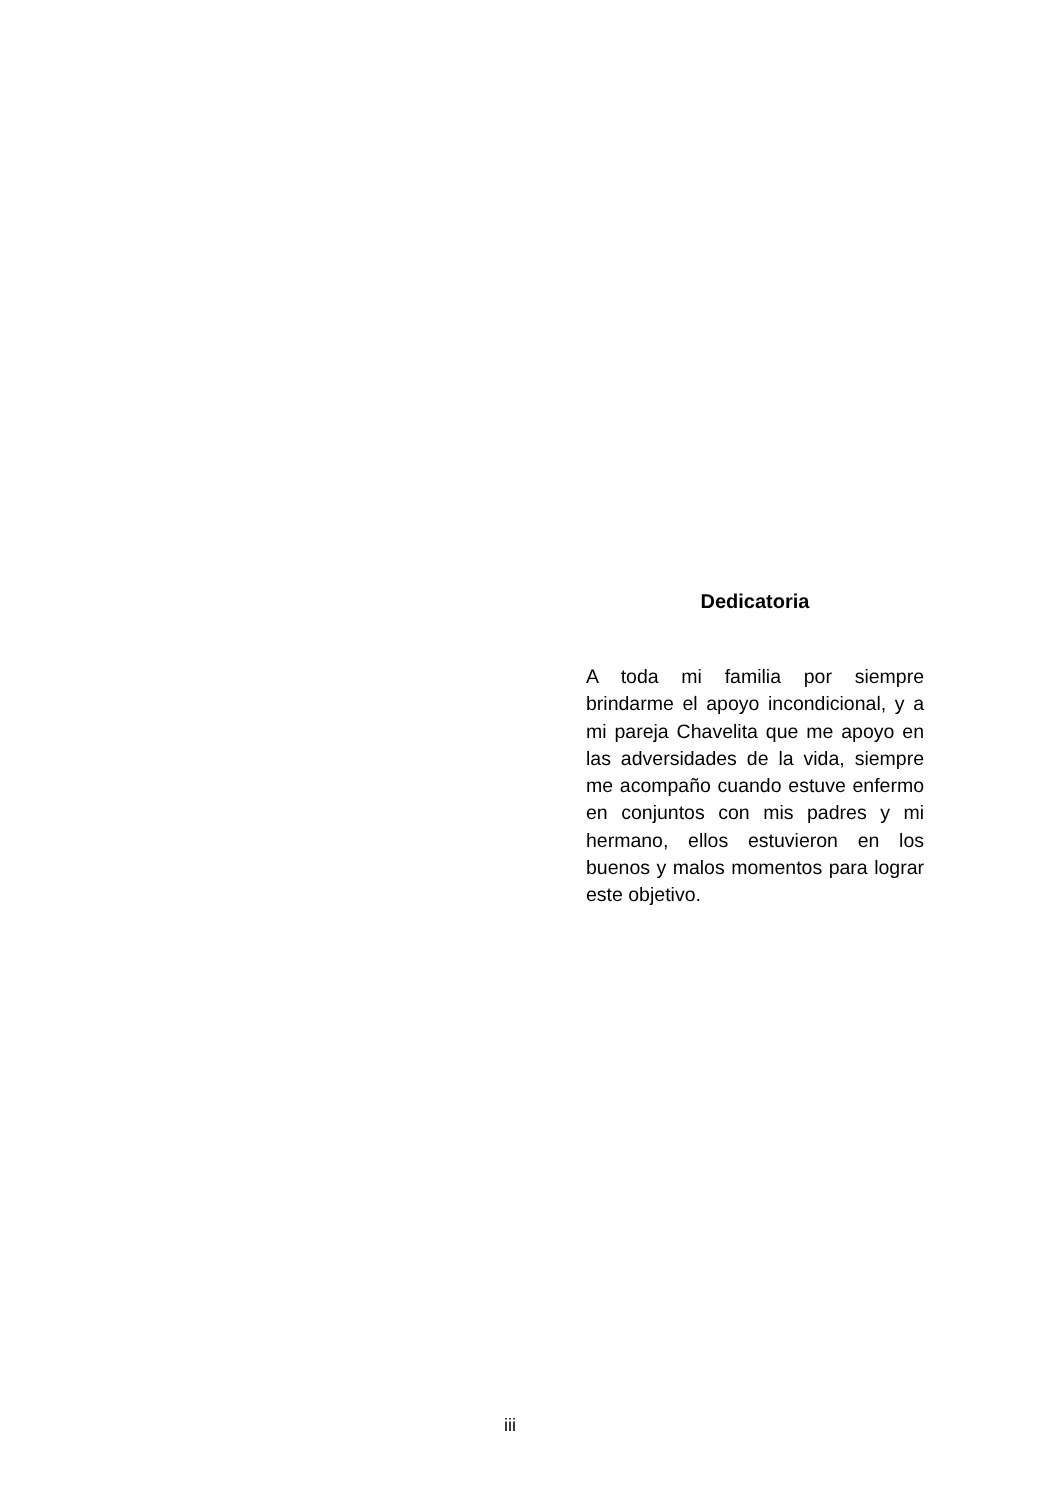Dedicatoria
A toda mi familia por siempre brindarme el apoyo incondicional, y a mi pareja Chavelita que me apoyo en las adversidades de la vida, siempre me acompaño cuando estuve enfermo en conjuntos con mis padres y mi hermano, ellos estuvieron en los buenos y malos momentos para lograr este objetivo.
iii